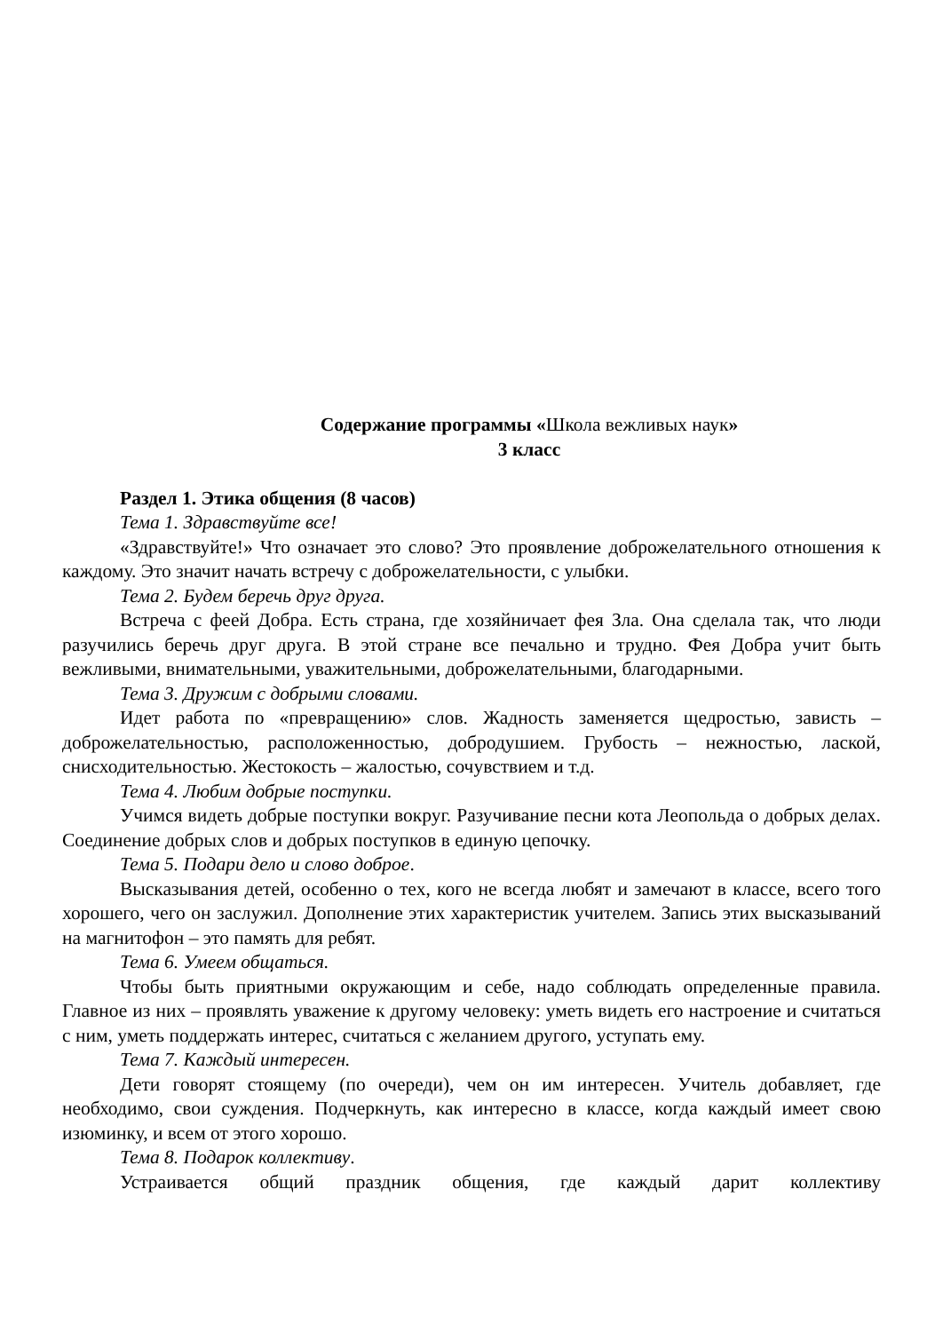Содержание программы «Школа вежливых наук»
3 класс
Раздел 1. Этика общения (8 часов)
Тема 1. Здравствуйте все!
«Здравствуйте!» Что означает это слово? Это проявление доброжелательного отношения к каждому. Это значит начать встречу с доброжелательности, с улыбки.
Тема 2. Будем беречь друг друга.
Встреча с феей Добра. Есть страна, где хозяйничает фея Зла. Она сделала так, что люди разучились беречь друг друга. В этой стране все печально и трудно. Фея Добра учит быть вежливыми, внимательными, уважительными, доброжелательными, благодарными.
Тема 3. Дружим с добрыми словами.
Идет работа по «превращению» слов. Жадность заменяется щедростью, зависть – доброжелательностью, расположенностью, добродушием. Грубость – нежностью, лаской, снисходительностью. Жестокость – жалостью, сочувствием и т.д.
Тема 4. Любим добрые поступки.
Учимся видеть добрые поступки вокруг. Разучивание песни кота Леопольда о добрых делах. Соединение добрых слов и добрых поступков в единую цепочку.
Тема 5. Подари дело и слово доброе.
Высказывания детей, особенно о тех, кого не всегда любят и замечают в классе, всего того хорошего, чего он заслужил. Дополнение этих характеристик учителем. Запись этих высказываний на магнитофон – это память для ребят.
Тема 6. Умеем общаться.
Чтобы быть приятными окружающим и себе, надо соблюдать определенные правила. Главное из них – проявлять уважение к другому человеку: уметь видеть его настроение и считаться с ним, уметь поддержать интерес, считаться с желанием другого, уступать ему.
Тема 7. Каждый интересен.
Дети говорят стоящему (по очереди), чем он им интересен. Учитель добавляет, где необходимо, свои суждения. Подчеркнуть, как интересно в классе, когда каждый имеет свою изюминку, и всем от этого хорошо.
Тема 8. Подарок коллективу.
Устраивается общий праздник общения, где каждый дарит коллективу